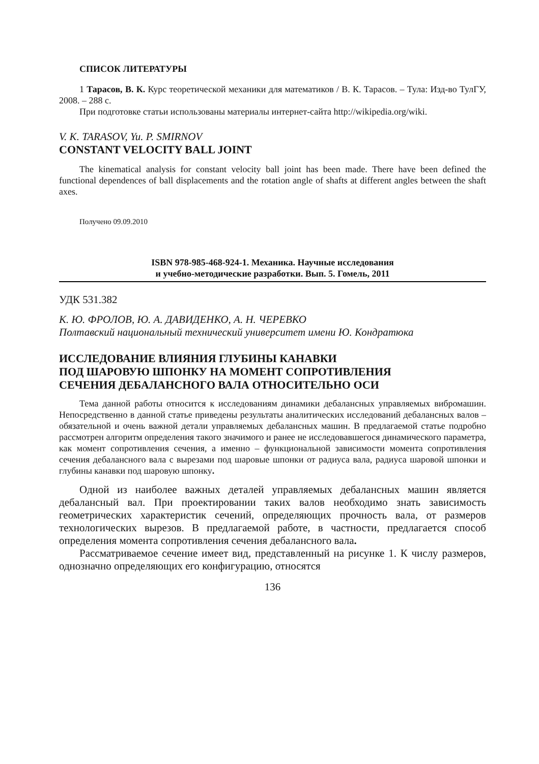СПИСОК ЛИТЕРАТУРЫ
1 Тарасов, В. К. Курс теоретической механики для математиков / В. К. Тарасов. – Тула: Изд-во ТулГУ, 2008. – 288 с.
При подготовке статьи использованы материалы интернет-сайта http://wikipedia.org/wiki.
V. K. TARASOV, Yu. P. SMIRNOV
CONSTANT VELOCITY BALL JOINT
The kinematical analysis for constant velocity ball joint has been made. There have been defined the functional dependences of ball displacements and the rotation angle of shafts at different angles between the shaft axes.
Получено 09.09.2010
ISBN 978-985-468-924-1. Механика. Научные исследования
и учебно-методические разработки. Вып. 5. Гомель, 2011
УДК 531.382
К. Ю. ФРОЛОВ, Ю. А. ДАВИДЕНКО, А. Н. ЧЕРЕВКО
Полтавский национальный технический университет имени Ю. Кондратюка
ИССЛЕДОВАНИЕ ВЛИЯНИЯ ГЛУБИНЫ КАНАВКИ
ПОД ШАРОВУЮ ШПОНКУ НА МОМЕНТ СОПРОТИВЛЕНИЯ
СЕЧЕНИЯ ДЕБАЛАНСНОГО ВАЛА ОТНОСИТЕЛЬНО ОСИ
Тема данной работы относится к исследованиям динамики дебалансных управляемых вибромашин. Непосредственно в данной статье приведены результаты аналитических исследований дебалансных валов – обязательной и очень важной детали управляемых дебалансных машин. В предлагаемой статье подробно рассмотрен алгоритм определения такого значимого и ранее не исследовавшегося динамического параметра, как момент сопротивления сечения, а именно – функциональной зависимости момента сопротивления сечения дебалансного вала с вырезами под шаровые шпонки от радиуса вала, радиуса шаровой шпонки и глубины канавки под шаровую шпонку.
Одной из наиболее важных деталей управляемых дебалансных машин является дебалансный вал. При проектировании таких валов необходимо знать зависимость геометрических характеристик сечений, определяющих прочность вала, от размеров технологических вырезов. В предлагаемой работе, в частности, предлагается способ определения момента сопротивления сечения дебалансного вала.
Рассматриваемое сечение имеет вид, представленный на рисунке 1. К числу размеров, однозначно определяющих его конфигурацию, относятся
136